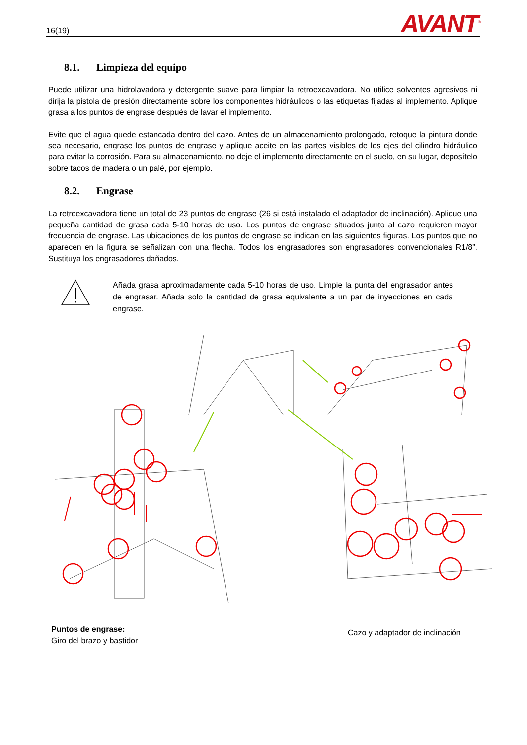16(19)
AVANT<sup>®</sup>
8.1. Limpieza del equipo
Puede utilizar una hidrolavadora y detergente suave para limpiar la retroexcavadora. No utilice solventes agresivos ni dirija la pistola de presión directamente sobre los componentes hidráulicos o las etiquetas fijadas al implemento. Aplique grasa a los puntos de engrase después de lavar el implemento.
Evite que el agua quede estancada dentro del cazo. Antes de un almacenamiento prolongado, retoque la pintura donde sea necesario, engrase los puntos de engrase y aplique aceite en las partes visibles de los ejes del cilindro hidráulico para evitar la corrosión. Para su almacenamiento, no deje el implemento directamente en el suelo, en su lugar, deposítelo sobre tacos de madera o un palé, por ejemplo.
8.2. Engrase
La retroexcavadora tiene un total de 23 puntos de engrase (26 si está instalado el adaptador de inclinación). Aplique una pequeña cantidad de grasa cada 5-10 horas de uso. Los puntos de engrase situados junto al cazo requieren mayor frecuencia de engrase. Las ubicaciones de los puntos de engrase se indican en las siguientes figuras. Los puntos que no aparecen en la figura se señalizan con una flecha. Todos los engrasadores son engrasadores convencionales R1/8”. Sustituya los engrasadores dañados.
Añada grasa aproximadamente cada 5-10 horas de uso. Limpie la punta del engrasador antes de engrasar. Añada solo la cantidad de grasa equivalente a un par de inyecciones en cada engrase.
Puntos de engrase:
Giro del brazo y bastidor
Cazo y adaptador de inclinación